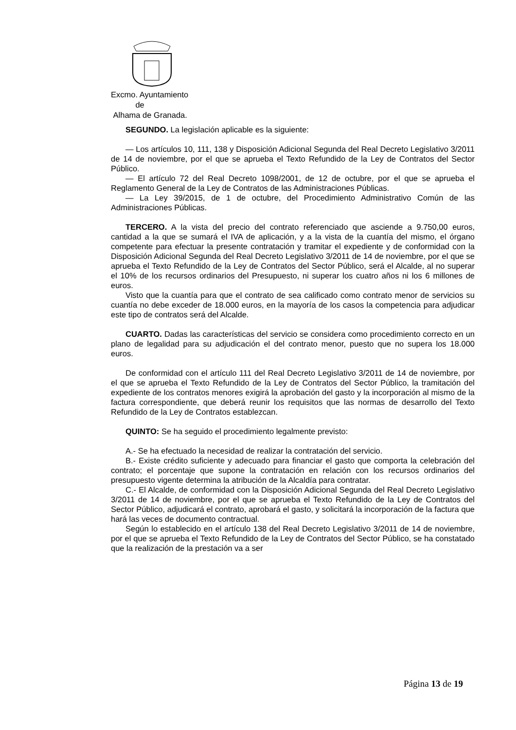Excmo. Ayuntamiento
de
Alhama de Granada.
SEGUNDO. La legislación aplicable es la siguiente:
— Los artículos 10, 111, 138 y Disposición Adicional Segunda del Real Decreto Legislativo 3/2011 de 14 de noviembre, por el que se aprueba el Texto Refundido de la Ley de Contratos del Sector Público.
— El artículo 72 del Real Decreto 1098/2001, de 12 de octubre, por el que se aprueba el Reglamento General de la Ley de Contratos de las Administraciones Públicas.
— La Ley 39/2015, de 1 de octubre, del Procedimiento Administrativo Común de las Administraciones Públicas.
TERCERO. A la vista del precio del contrato referenciado que asciende a 9.750,00 euros, cantidad a la que se sumará el IVA de aplicación, y a la vista de la cuantía del mismo, el órgano competente para efectuar la presente contratación y tramitar el expediente y de conformidad con la Disposición Adicional Segunda del Real Decreto Legislativo 3/2011 de 14 de noviembre, por el que se aprueba el Texto Refundido de la Ley de Contratos del Sector Público, será el Alcalde, al no superar el 10% de los recursos ordinarios del Presupuesto, ni superar los cuatro años ni los 6 millones de euros.
Visto que la cuantía para que el contrato de sea calificado como contrato menor de servicios su cuantía no debe exceder de 18.000 euros, en la mayoría de los casos la competencia para adjudicar este tipo de contratos será del Alcalde.
CUARTO. Dadas las características del servicio se considera como procedimiento correcto en un plano de legalidad para su adjudicación el del contrato menor, puesto que no supera los 18.000 euros.
De conformidad con el artículo 111 del Real Decreto Legislativo 3/2011 de 14 de noviembre, por el que se aprueba el Texto Refundido de la Ley de Contratos del Sector Público, la tramitación del expediente de los contratos menores exigirá la aprobación del gasto y la incorporación al mismo de la factura correspondiente, que deberá reunir los requisitos que las normas de desarrollo del Texto Refundido de la Ley de Contratos establezcan.
QUINTO: Se ha seguido el procedimiento legalmente previsto:
A.- Se ha efectuado la necesidad de realizar la contratación del servicio.
B.- Existe crédito suficiente y adecuado para financiar el gasto que comporta la celebración del contrato; el porcentaje que supone la contratación en relación con los recursos ordinarios del presupuesto vigente determina la atribución de la Alcaldía para contratar.
C.- El Alcalde, de conformidad con la Disposición Adicional Segunda del Real Decreto Legislativo 3/2011 de 14 de noviembre, por el que se aprueba el Texto Refundido de la Ley de Contratos del Sector Público, adjudicará el contrato, aprobará el gasto, y solicitará la incorporación de la factura que hará las veces de documento contractual.
Según lo establecido en el artículo 138 del Real Decreto Legislativo 3/2011 de 14 de noviembre, por el que se aprueba el Texto Refundido de la Ley de Contratos del Sector Público, se ha constatado que la realización de la prestación va a ser
Página 13 de 19